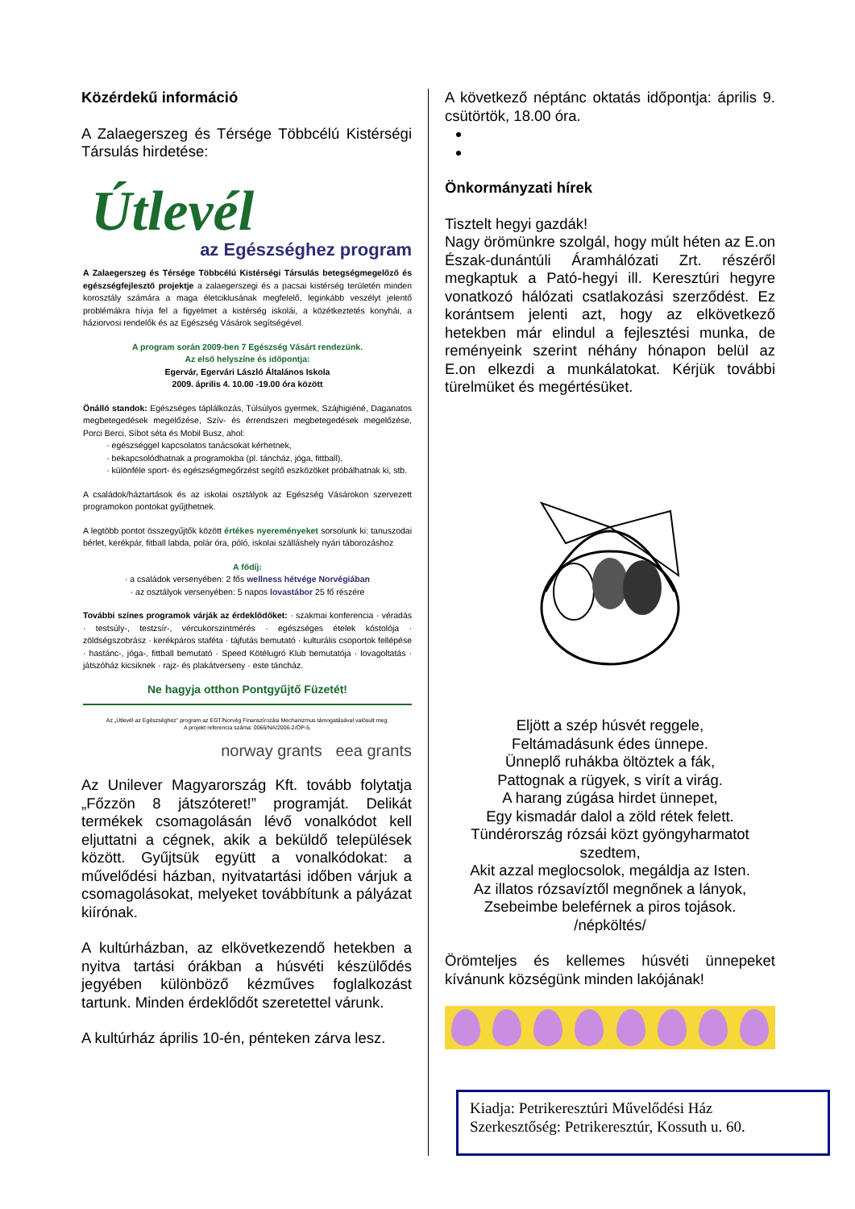Közérdekű információ
A Zalaegerszeg és Térsége Többcélú Kistérségi Társulás hirdetése:
Útlevél
az Egészséghez program
A Zalaegerszeg és Térsége Többcélú Kistérségi Társulás betegségmegelőző és egészségfejlesztő projektje a zalaegerszegi és a pacsai kistérség területén minden korosztály számára a maga életciklusának megfelelő, leginkább veszélyt jelentő problémákra hívja fel a figyelmet a kistérség iskolái, a közétkeztetés konyhái, a háziorvosi rendelők és az Egészség Vásárok segítségével.
A program során 2009-ben 7 Egészség Vásárt rendezünk.
Az első helyszíne és időpontja:
Egervár, Egervári László Általános Iskola
2009. április 4. 10.00 -19.00 óra között
Önálló standok: Egészséges táplálkozás, Túlsúlyos gyermek, Szájhigiéné, Daganatos megbetegedések megelőzése, Szív- és érrendszeri megbetegedések megelőzése, Porci Berci, Síbot séta és Mobil Busz, ahol:
· egészséggel kapcsolatos tanácsokat kérhetnek,
· bekapcsolódhatnak a programokba (pl. táncház, jóga, fittball),
· különféle sport- és egészségmegőrzést segítő eszközöket próbálhatnak ki, stb.
A családok/háztartások és az iskolai osztályok az Egészség Vásárokon szervezett programokon pontokat gyűjthetnek.
A legtöbb pontot összegyűjtők között értékes nyereményeket sorsolunk ki: tanuszodai bérlet, kerékpár, fitball labda, polár óra, póló, iskolai szálláshely nyári táborozáshoz
A fődíj:
· a családok versenyében: 2 fős wellness hétvége Norvégiában
· az osztályok versenyében: 5 napos lovastábor 25 fő részére
További színes programok várják az érdeklődőket: · szakmai konferencia · véradás · testsúly-, testzsír-, vércukorszintmérés · egészséges ételek kóstolója · zöldségszobrász · kerékpáros staféta · tájfutás bemutató · kulturális csoportok fellépése · hastánc-, jóga-, fittball bemutató · Speed Kötélugró Klub bemutatója · lovagoltatás · játszóház kicsiknek · rajz- és plakátverseny · este táncház.
Ne hagyja otthon Pontgyűjtő Füzetét!
Az „Útlevél az Egészséghez” program az EGT/Norvég Finanszírozási Mechanizmus támogatásával valósult meg.
A projekt referencia száma: 0066/NA/2006-2/ÖP-5.
norway grants eea grants
Az Unilever Magyarország Kft. tovább folytatja „Főzzön 8 játszóteret!” programját. Delikát termékek csomagolásán lévő vonalkódot kell eljuttatni a cégnek, akik a beküldő települések között. Gyűjtsük együtt a vonalkódokat: a művelődési házban, nyitvatartási időben várjuk a csomagolásokat, melyeket továbbítunk a pályázat kiírónak.
A kultúrházban, az elkövetkezendő hetekben a nyitva tartási órákban a húsvéti készülődés jegyében különböző kézműves foglalkozást tartunk. Minden érdeklődőt szeretettel várunk.
A kultúrház április 10-én, pénteken zárva lesz.
A következő néptánc oktatás időpontja: április 9. csütörtök, 18.00 óra.
Önkormányzati hírek
Tisztelt hegyi gazdák!
Nagy örömünkre szolgál, hogy múlt héten az E.on Észak-dunántúli Áramhálózati Zrt. részéről megkaptuk a Pató-hegyi ill. Keresztúri hegyre vonatkozó hálózati csatlakozási szerződést. Ez korántsem jelenti azt, hogy az elkövetkező hetekben már elindul a fejlesztési munka, de reményeink szerint néhány hónapon belül az E.on elkezdi a munkálatokat. Kérjük további türelmüket és megértésüket.
Eljött a szép húsvét reggele,
Feltámadásunk édes ünnepe.
Ünneplő ruhákba öltöztek a fák,
Pattognak a rügyek, s virít a virág.
A harang zúgása hirdet ünnepet,
Egy kismadár dalol a zöld rétek felett.
Tündérország rózsái közt gyöngyharmatot szedtem,
Akit azzal meglocsolok, megáldja az Isten.
Az illatos rózsavíztől megnőnek a lányok,
Zsebeimbe beleférnek a piros tojások.
/népköltés/
Örömteljes és kellemes húsvéti ünnepeket kívánunk községünk minden lakójának!
Kiadja: Petrikeresztúri Művelődési Ház
Szerkesztőség: Petrikeresztúr, Kossuth u. 60.